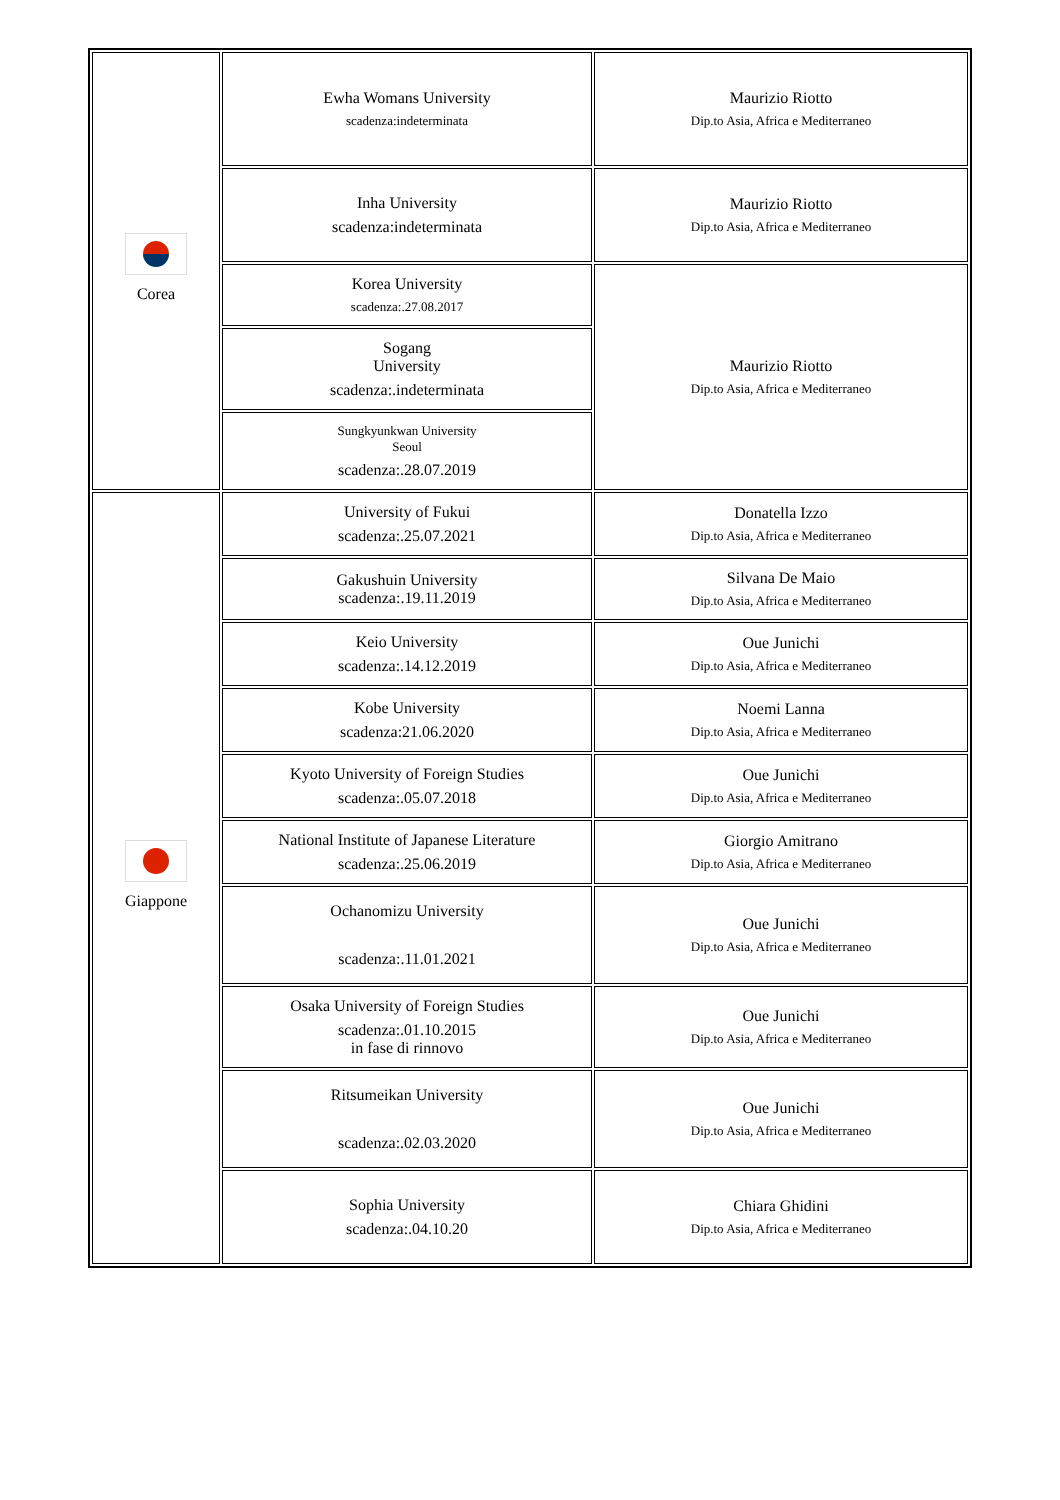| Corea | Ewha Womans University scadenza:indeterminata | Maurizio Riotto Dip.to Asia, Africa e Mediterraneo |
| | Inha University scadenza:indeterminata | Maurizio Riotto Dip.to Asia, Africa e Mediterraneo |
| | Korea University scadenza:.27.08.2017 | Maurizio Riotto Dip.to Asia, Africa e Mediterraneo |
| | Sogang University scadenza:.indeterminata | |
| | Sungkyunkwan University Seoul scadenza:.28.07.2019 | |
| Giappone | University of Fukui scadenza:.25.07.2021 | Donatella Izzo Dip.to Asia, Africa e Mediterraneo |
| | Gakushuin University scadenza:.19.11.2019 | Silvana De Maio Dip.to Asia, Africa e Mediterraneo |
| | Keio University scadenza:.14.12.2019 | Oue Junichi Dip.to Asia, Africa e Mediterraneo |
| | Kobe University scadenza:21.06.2020 | Noemi Lanna Dip.to Asia, Africa e Mediterraneo |
| | Kyoto University of Foreign Studies scadenza:.05.07.2018 | Oue Junichi Dip.to Asia, Africa e Mediterraneo |
| | National Institute of Japanese Literature scadenza:.25.06.2019 | Giorgio Amitrano Dip.to Asia, Africa e Mediterraneo |
| | Ochanomizu University scadenza:.11.01.2021 | Oue Junichi Dip.to Asia, Africa e Mediterraneo |
| | Osaka University of Foreign Studies scadenza:.01.10.2015 in fase di rinnovo | Oue Junichi Dip.to Asia, Africa e Mediterraneo |
| | Ritsumeikan University scadenza:.02.03.2020 | Oue Junichi Dip.to Asia, Africa e Mediterraneo |
| | Sophia University scadenza:.04.10.20 | Chiara Ghidini Dip.to Asia, Africa e Mediterraneo |